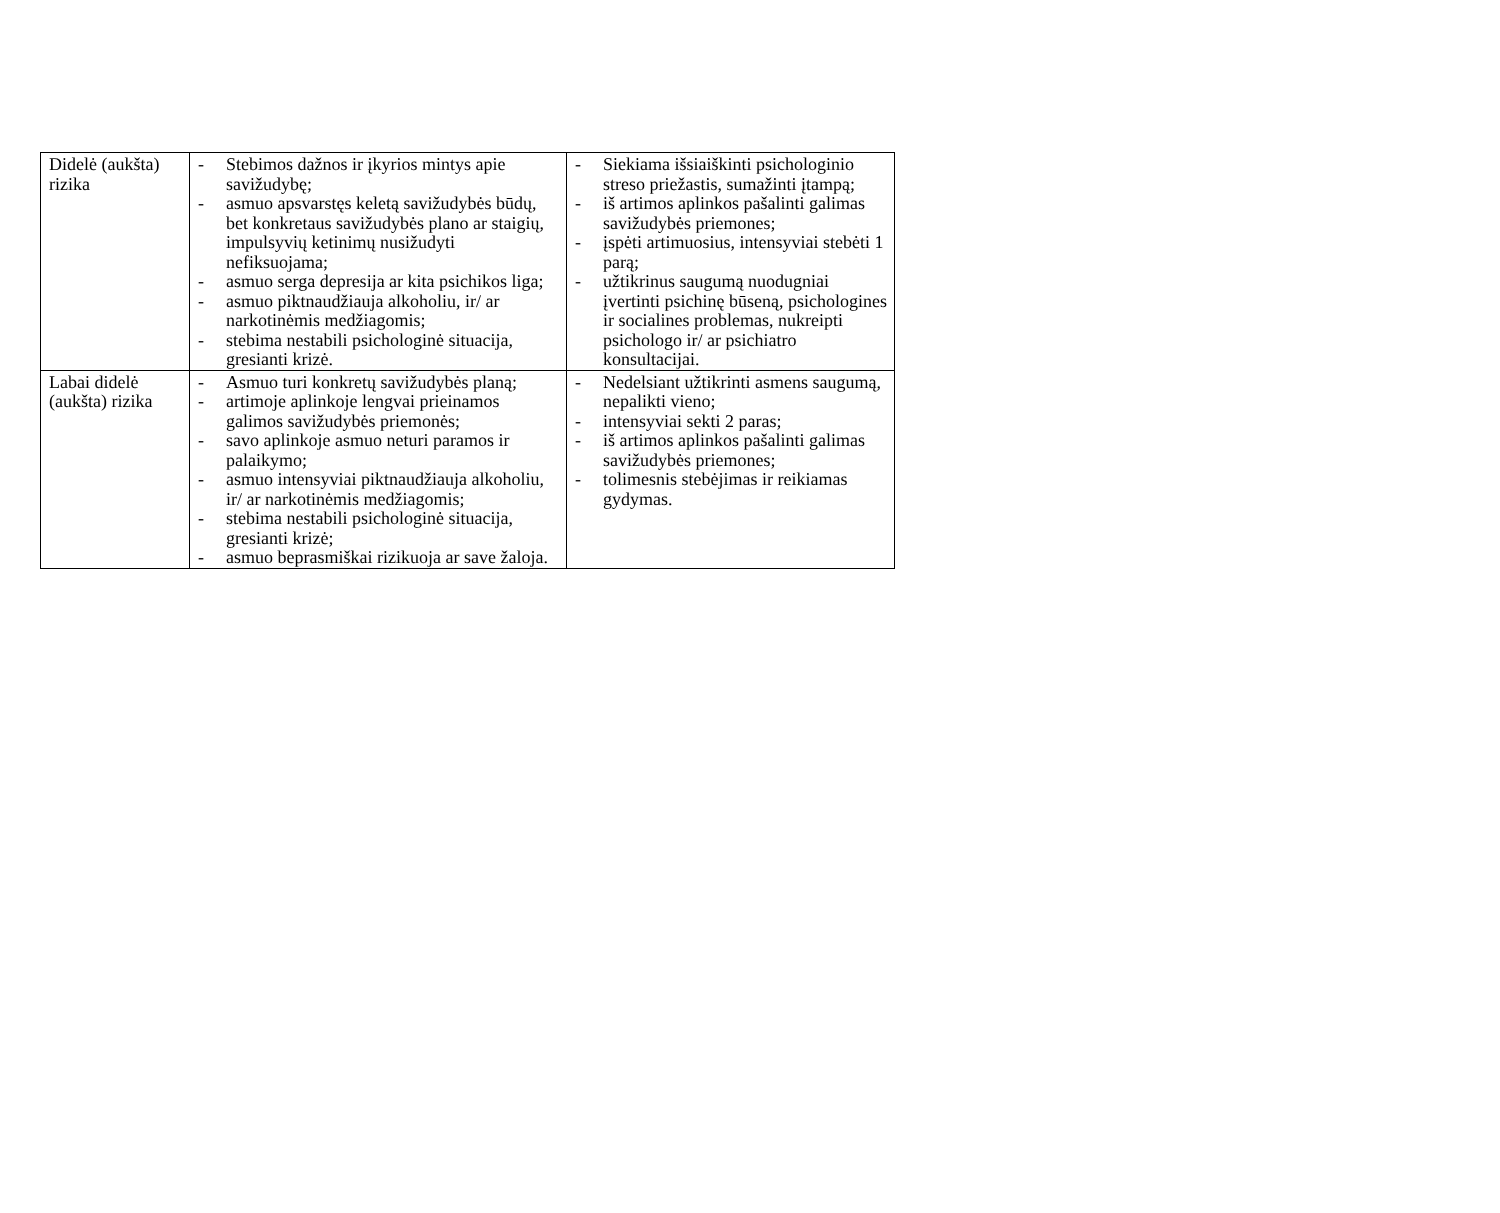| Didelė (aukšta) rizika | - Stebimos dažnos ir įkyrios mintys apie savižudybę; - asmuo apsvarstęs keletą savižudybės būdų, bet konkretaus savižudybės plano ar staigių, impulsyvių ketinimų nusižudyti nefiksuojama; - asmuo serga depresija ar kita psichikos liga; - asmuo piktnaudžiauja alkoholiu, ir/ ar narkotinėmis medžiagomis; - stebima nestabili psichologinė situacija, gresianti krizė. | - Siekiama išsiaiškinti psichologinio streso priežastis, sumažinti įtampą; - iš artimos aplinkos pašalinti galimas savižudybės priemones; - įspėti artimuosius, intensyviai stebėti 1 parą; - užtikrinus saugumą nuodugniai įvertinti psichinę būseną, psichologines ir socialines problemas, nukreipti psichologo ir/ ar psichiatro konsultacijai. |
| Labai didelė (aukšta) rizika | - Asmuo turi konkretų savižudybės planą; - artimoje aplinkoje lengvai prieinamos galimos savižudybės priemonės; - savo aplinkoje asmuo neturi paramos ir palaikymo; - asmuo intensyviai piktnaudžiauja alkoholiu, ir/ ar narkotinėmis medžiagomis; - stebima nestabili psichologinė situacija, gresianti krizė; - asmuo beprasmiškai rizikuoja ar save žaloja. | - Nedelsiant užtikrinti asmens saugumą, nepalikti vieno; - intensyviai sekti 2 paras; - iš artimos aplinkos pašalinti galimas savižudybės priemones; - tolimesnis stebėjimas ir reikiamas gydymas. |